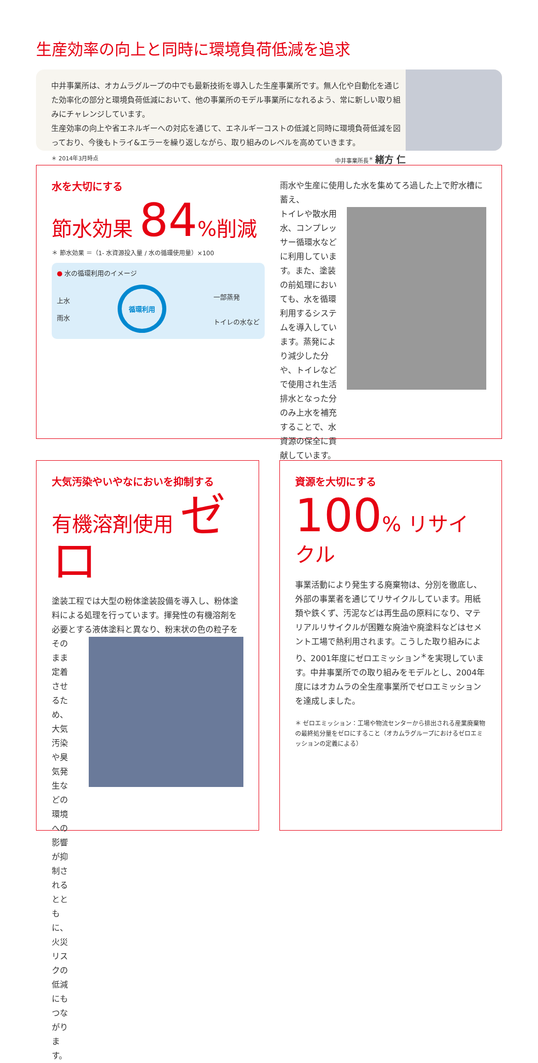生産効率の向上と同時に環境負荷低減を追求
中井事業所は、オカムラグループの中でも最新技術を導入した生産事業所です。無人化や自動化を通じた効率化の部分と環境負荷低減において、他の事業所のモデル事業所になれるよう、常に新しい取り組みにチャレンジしています。
生産効率の向上や省エネルギーへの対応を通じて、エネルギーコストの低減と同時に環境負荷低減を図っており、今後もトライ&エラーを繰り返しながら、取り組みのレベルを高めていきます。
＊ 2014年3月時点 中井事業所長<sup>＊</sup> 緒方 仁
水を大切にする
節水効果 84%削減
＊ 節水効果 ＝（1- 水資源投入量 / 水の循環使用量）×100
● 水の循環利用のイメージ
上水
雨水
循環利用
一部蒸発
トイレの水など
雨水や生産に使用した水を集めてろ過した上で貯水槽に蓄え、
トイレや散水用水、コンプレッサー循環水などに利用しています。また、塗装の前処理においても、水を循環利用するシステムを導入しています。蒸発により減少した分や、トイレなどで使用され生活排水となった分のみ上水を補充することで、水資源の保全に貢献しています。
大気汚染やいやなにおいを抑制する
有機溶剤使用 ゼロ
塗装工程では大型の粉体塗装設備を導入し、粉体塗料による処理を行っています。揮発性の有機溶剤を必要とする液体塗料と異なり、粉末状の色の粒子を
そのまま定着させるため、大気汚染や臭気発生などの環境への影響が抑制されるとともに、火災リスクの低減にもつながります。
資源を大切にする
100% リサイクル
事業活動により発生する廃棄物は、分別を徹底し、外部の事業者を通じてリサイクルしています。用紙類や鉄くず、汚泥などは再生品の原料になり、マテリアルリサイクルが困難な廃油や廃塗料などはセメント工場で熱利用されます。こうした取り組みにより、2001年度にゼロエミッション<sup>＊</sup>を実現しています。中井事業所での取り組みをモデルとし、2004年度にはオカムラの全生産事業所でゼロエミッションを達成しました。
＊ ゼロエミッション：工場や物流センターから排出される産業廃棄物の最終処分量をゼロにすること（オカムラグループにおけるゼロエミッションの定義による）